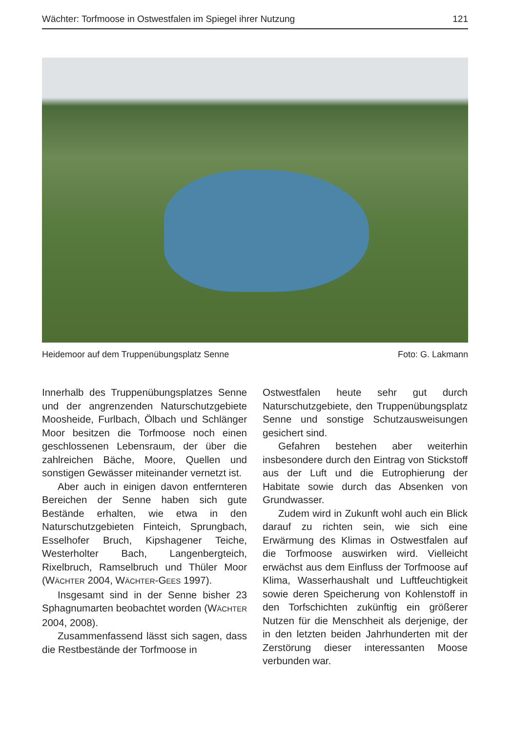Wächter: Torfmoose in Ostwestfalen im Spiegel ihrer Nutzung 121
Heidemoor auf dem Truppenübungsplatz Senne Foto: G. Lakmann
Innerhalb des Truppenübungsplatzes Senne und der angrenzenden Naturschutzgebiete Moosheide, Furlbach, Ölbach und Schlänger Moor besitzen die Torfmoose noch einen geschlossenen Lebensraum, der über die zahlreichen Bäche, Moore, Quellen und sonstigen Gewässer miteinander vernetzt ist.
Aber auch in einigen davon entfernteren Bereichen der Senne haben sich gute Bestände erhalten, wie etwa in den Naturschutzgebieten Finteich, Sprungbach, Esselhofer Bruch, Kipshagener Teiche, Westerholter Bach, Langenbergteich, Rixelbruch, Ramselbruch und Thüler Moor (WÄCHTER 2004, WÄCHTER-GEES 1997).
Insgesamt sind in der Senne bisher 23 Sphagnumarten beobachtet worden (WÄCHTER 2004, 2008).
Zusammenfassend lässt sich sagen, dass die Restbestände der Torfmoose in
Ostwestfalen heute sehr gut durch Naturschutzgebiete, den Truppenübungsplatz Senne und sonstige Schutzausweisungen gesichert sind.
Gefahren bestehen aber weiterhin insbesondere durch den Eintrag von Stickstoff aus der Luft und die Eutrophierung der Habitate sowie durch das Absenken von Grundwasser.
Zudem wird in Zukunft wohl auch ein Blick darauf zu richten sein, wie sich eine Erwärmung des Klimas in Ostwestfalen auf die Torfmoose auswirken wird. Vielleicht erwächst aus dem Einfluss der Torfmoose auf Klima, Wasserhaushalt und Luftfeuchtigkeit sowie deren Speicherung von Kohlenstoff in den Torfschichten zukünftig ein größerer Nutzen für die Menschheit als derjenige, der in den letzten beiden Jahrhunderten mit der Zerstörung dieser interessanten Moose verbunden war.